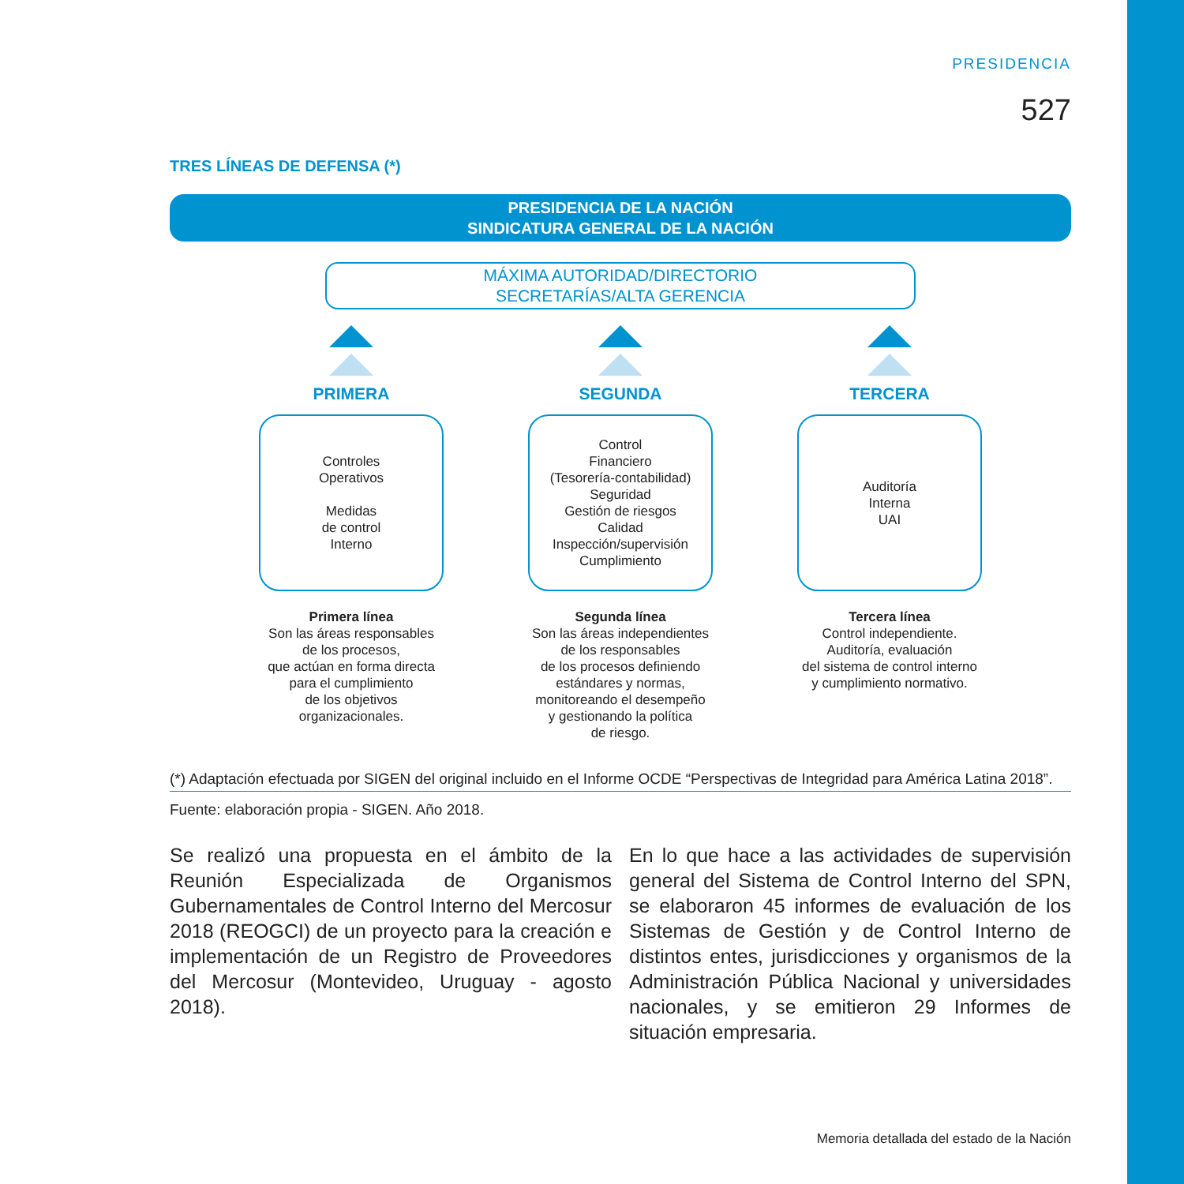PRESIDENCIA
527
TRES LÍNEAS DE DEFENSA (*)
PRESIDENCIA DE LA NACIÓN
SINDICATURA GENERAL DE LA NACIÓN
MÁXIMA AUTORIDAD/DIRECTORIO
SECRETARÍAS/ALTA GERENCIA
PRIMERA
Controles
Operativos
Medidas
de control
Interno
Primera línea
Son las áreas responsables
de los procesos,
que actúan en forma directa
para el cumplimiento
de los objetivos
organizacionales.
SEGUNDA
Control
Financiero
(Tesorería-contabilidad)
Seguridad
Gestión de riesgos
Calidad
Inspección/supervisión
Cumplimiento
Segunda línea
Son las áreas independientes
de los responsables
de los procesos definiendo
estándares y normas,
monitoreando el desempeño
y gestionando la política
de riesgo.
TERCERA
Auditoría
Interna
UAI
Tercera línea
Control independiente.
Auditoría, evaluación
del sistema de control interno
y cumplimiento normativo.
(*) Adaptación efectuada por SIGEN del original incluido en el Informe OCDE “Perspectivas de Integridad para América Latina 2018”.
Fuente: elaboración propia - SIGEN. Año 2018.
Se realizó una propuesta en el ámbito de la Reunión Especializada de Organismos Gubernamentales de Control Interno del Mercosur 2018 (REOGCI) de un proyecto para la creación e implementación de un Registro de Proveedores del Mercosur (Montevideo, Uruguay - agosto 2018).
En lo que hace a las actividades de supervisión general del Sistema de Control Interno del SPN, se elaboraron 45 informes de evaluación de los Sistemas de Gestión y de Control Interno de distintos entes, jurisdicciones y organismos de la Administración Pública Nacional y universidades nacionales, y se emitieron 29 Informes de situación empresaria.
Memoria detallada del estado de la Nación